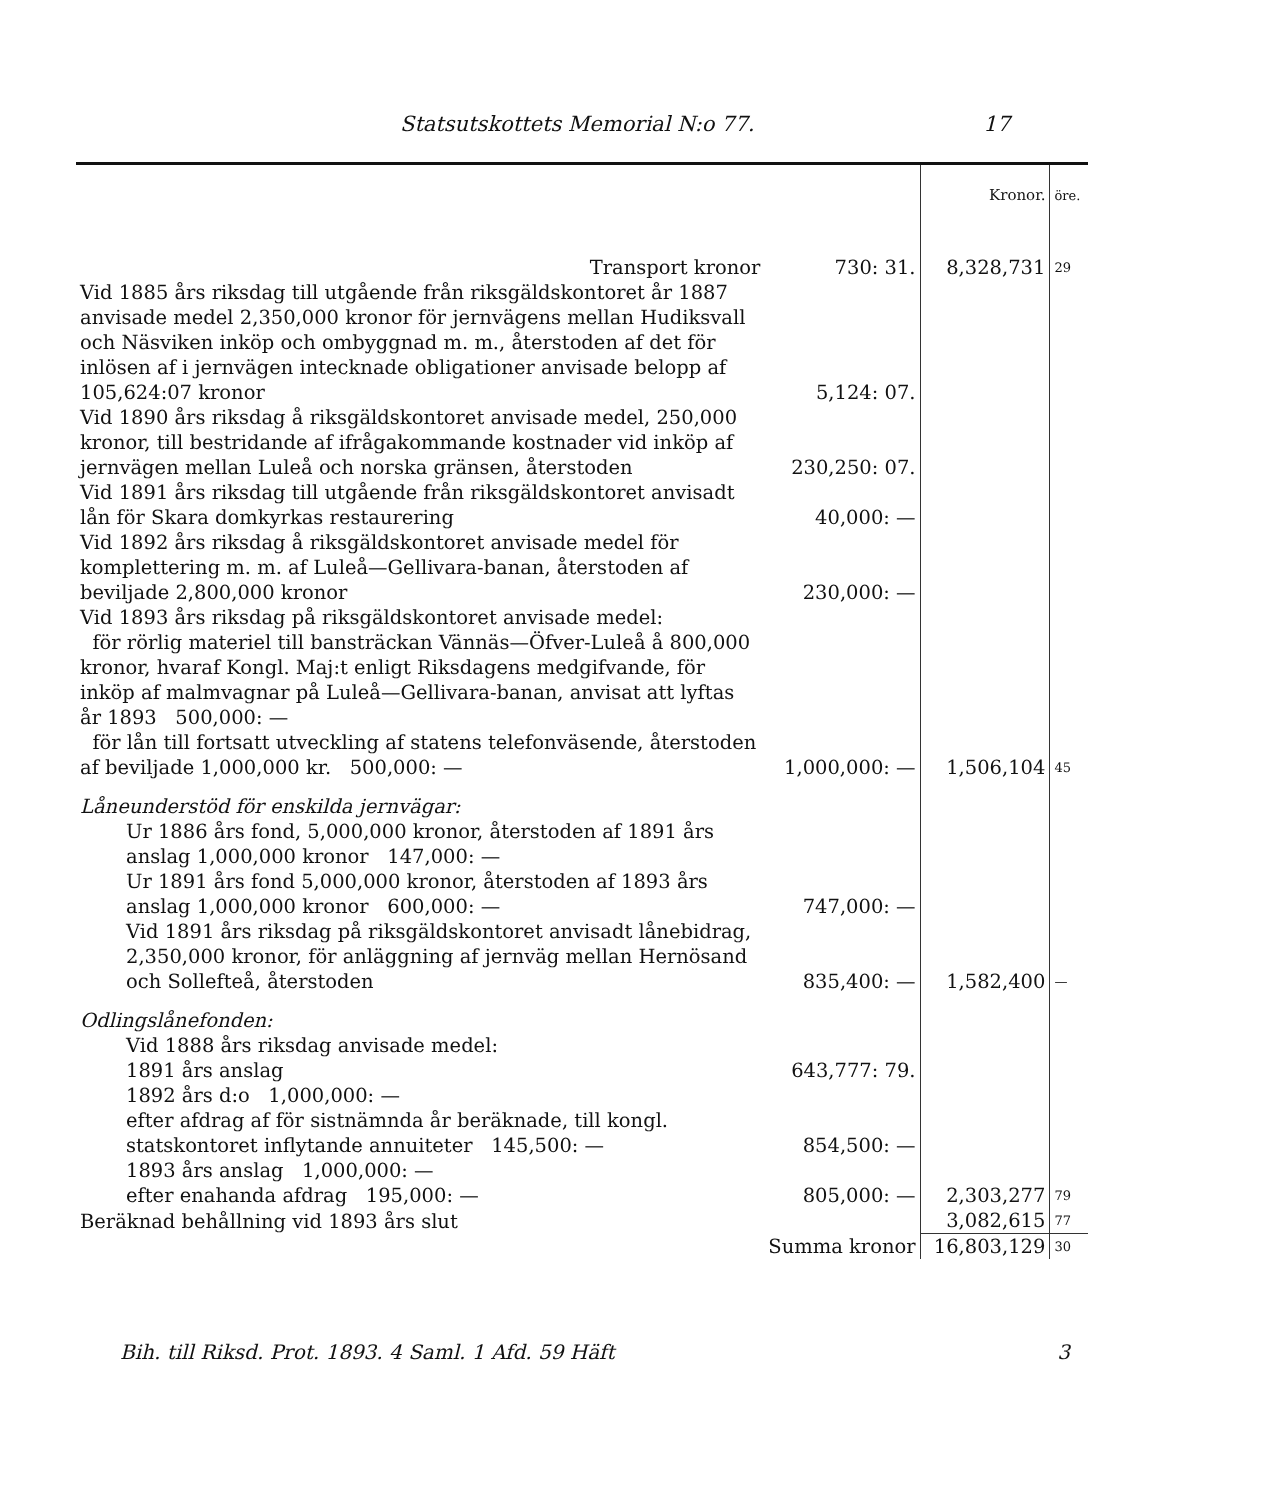Statsutskottets Memorial N:o 77. 17
| | | Kronor. | öre. |
| Transport kronor | 730: 31. | 8,328,731 | 29 |
| Vid 1885 års riksdag till utgående från riksgäldskontoret år 1887 anvisade medel 2,350,000 kronor för jernvägens mellan Hudiksvall och Näsviken inköp och ombyggnad m. m., återstoden af det för inlösen af i jernvägen intecknade obligationer anvisade belopp af 105,624:07 kronor | 5,124: 07. | | |
| Vid 1890 års riksdag å riksgäldskontoret anvisade medel, 250,000 kronor, till bestridande af ifrågakommande kostnader vid inköp af jernvägen mellan Luleå och norska gränsen, återstoden | 230,250: 07. | | |
| Vid 1891 års riksdag till utgående från riksgäldskontoret anvisadt lån för Skara domkyrkas restaurering | 40,000: — | | |
| Vid 1892 års riksdag å riksgäldskontoret anvisade medel för komplettering m. m. af Luleå—Gellivara-banan, återstoden af beviljade 2,800,000 kronor | 230,000: — | | |
| Vid 1893 års riksdag på riksgäldskontoret anvisade medel: för rörlig materiel till bansträckan Vännäs—Öfver-Luleå å 800,000 kronor, hvaraf Kongl. Maj:t enligt Riksdagens medgifvande, för inköp af malmvagnar på Luleå—Gellivara-banan, anvisat att lyftas år 1893 500,000: — för lån till fortsatt utveckling af statens telefonväsende, återstoden af beviljade 1,000,000 kr. 500,000: — | 1,000,000: — | 1,506,104 | 45 |
| Låneunderstöd för enskilda jernvägar: | | | |
| Ur 1886 års fond, 5,000,000 kronor, återstoden af 1891 års anslag 1,000,000 kronor 147,000: — Ur 1891 års fond 5,000,000 kronor, återstoden af 1893 års anslag 1,000,000 kronor 600,000: — | 747,000: — | | |
| Vid 1891 års riksdag på riksgäldskontoret anvisadt lånebidrag, 2,350,000 kronor, för anläggning af jernväg mellan Hernösand och Sollefteå, återstoden | 835,400: — | 1,582,400 | — |
| Odlingslånefonden: | | | |
| Vid 1888 års riksdag anvisade medel: 1891 års anslag | 643,777: 79. | | |
| 1892 års d:o 1,000,000: — efter afdrag af för sistnämnda år beräknade, till kongl. statskontoret inflytande annuiteter 145,500: — | 854,500: — | | |
| 1893 års anslag 1,000,000: — efter enahanda afdrag 195,000: — | 805,000: — | 2,303,277 | 79 |
| Beräknad behållning vid 1893 års slut | | 3,082,615 | 77 |
| | Summa kronor | 16,803,129 | 30 |
Bih. till Riksd. Prot. 1893. 4 Saml. 1 Afd. 59 Häft 3